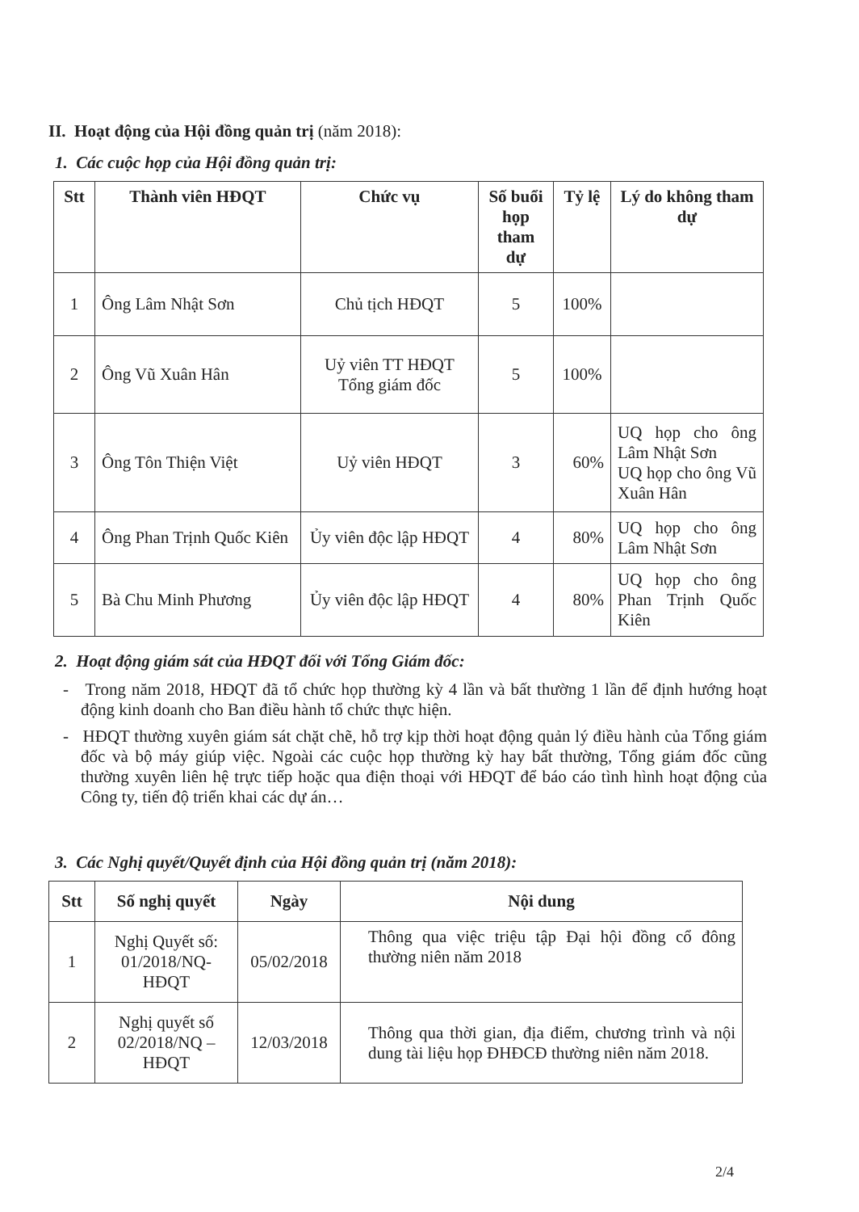II. Hoạt động của Hội đồng quản trị (năm 2018):
1. Các cuộc họp của Hội đồng quản trị:
| Stt | Thành viên HĐQT | Chức vụ | Số buổi họp tham dự | Tỷ lệ | Lý do không tham dự |
| --- | --- | --- | --- | --- | --- |
| 1 | Ông Lâm Nhật Sơn | Chủ tịch HĐQT | 5 | 100% | |
| 2 | Ông Vũ Xuân Hân | Uỷ viên TT HĐQT Tổng giám đốc | 5 | 100% | |
| 3 | Ông Tôn Thiện Việt | Uỷ viên HĐQT | 3 | 60% | UQ họp cho ông Lâm Nhật Sơn UQ họp cho ông Vũ Xuân Hân |
| 4 | Ông Phan Trịnh Quốc Kiên | Ủy viên độc lập HĐQT | 4 | 80% | UQ họp cho ông Lâm Nhật Sơn |
| 5 | Bà Chu Minh Phương | Ủy viên độc lập HĐQT | 4 | 80% | UQ họp cho ông Phan Trịnh Quốc Kiên |
2. Hoạt động giám sát của HĐQT đối với Tổng Giám đốc:
- Trong năm 2018, HĐQT đã tổ chức họp thường kỳ 4 lần và bất thường 1 lần để định hướng hoạt động kinh doanh cho Ban điều hành tổ chức thực hiện.
- HĐQT thường xuyên giám sát chặt chẽ, hỗ trợ kịp thời hoạt động quản lý điều hành của Tổng giám đốc và bộ máy giúp việc. Ngoài các cuộc họp thường kỳ hay bất thường, Tổng giám đốc cũng thường xuyên liên hệ trực tiếp hoặc qua điện thoại với HĐQT để báo cáo tình hình hoạt động của Công ty, tiến độ triển khai các dự án…
3. Các Nghị quyết/Quyết định của Hội đồng quản trị (năm 2018):
| Stt | Số nghị quyết | Ngày | Nội dung |
| --- | --- | --- | --- |
| 1 | Nghị Quyết số: 01/2018/NQ-HĐQT | 05/02/2018 | Thông qua việc triệu tập Đại hội đồng cổ đông thường niên năm 2018 |
| 2 | Nghị quyết số 02/2018/NQ – HĐQT | 12/03/2018 | Thông qua thời gian, địa điểm, chương trình và nội dung tài liệu họp ĐHĐCĐ thường niên năm 2018. |
2/4